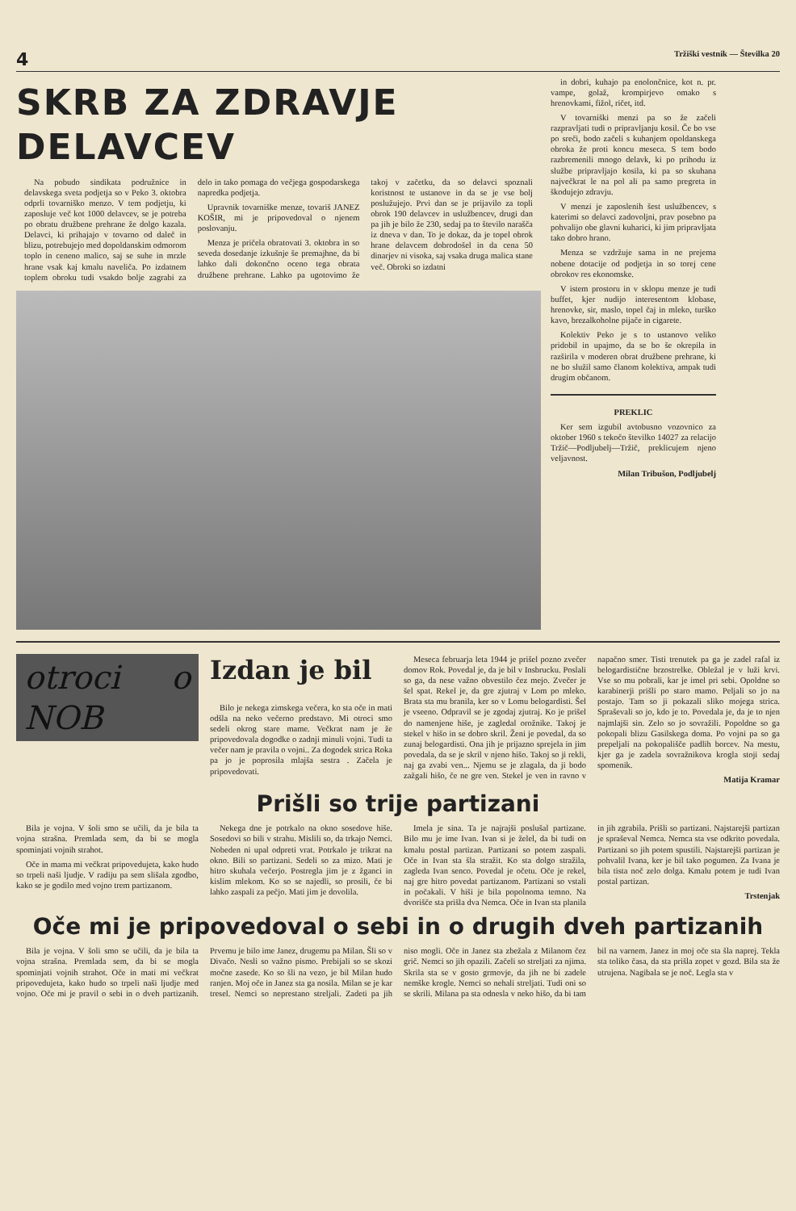4 Tržiški vestnik — Številka 20
SKRB ZA ZDRAVJE DELAVCEV
Na pobudo sindikata podružnice in delavskega sveta podjetja so v Peko 3. oktobra odprli tovarniško menzo. V tem podjetju, ki zaposluje več kot 1000 delavcev, se je potreba po obratu družbene prehrane že dolgo kazala. Delavci, ki prihajajo v tovarno od daleč in blizu, potrebujejo med dopoldanskim odmorom toplo in ceneno malico, saj se suhe in mrzle hrane vsak kaj kmalu naveliča. Po izdatnem toplem obroku tudi vsakdo bolje zagrabi za delo in tako pomaga do večjega gospodarskega napredka podjetja.
Upravnik tovarniške menze, tovariš JANEZ KOŠIR, mi je pripovedoval o njenem poslovanju.
Menza je pričela obratovati 3. oktobra in so seveda dosedanje izkušnje še premajhne, da bi lahko dali dokončno oceno tega obrata družbene prehrane. Lahko pa ugotovimo že takoj v začetku, da so delavci spoznali koristnost te ustanove in da se je vse bolj poslužujejo. Prvi dan se je prijavilo za topli obrok 190 delavcev in uslužbencev, drugi dan pa jih je bilo že 230, sedaj pa to število narašča iz dneva v dan. To je dokaz, da je topel obrok hrane delavcem dobrodošel in da cena 50 dinarjev ni visoka, saj vsaka druga malica stane več. Obroki so izdatni
in dobri, kuhajo pa enolončnice, kot n. pr. vampe, golaž, krompirjevo omako s hrenovkami, fižol, ričet, itd.
V tovarniški menzi pa so že začeli razpravljati tudi o pripravljanju kosil. Če bo vse po sreči, bodo začeli s kuhanjem opoldanskega obroka že proti koncu meseca. S tem bodo razbremenili mnogo delavk, ki po prihodu iz službe pripravljajo kosila, ki pa so skuhana največkrat le na pol ali pa samo pregreta in škodujejo zdravju.
V menzi je zaposlenih šest uslužbencev, s katerimi so delavci zadovoljni, prav posebno pa pohvalijo obe glavni kuharici, ki jim pripravljata tako dobro hrano.
Menza se vzdržuje sama in ne prejema nobene dotacije od podjetja in so torej cene obrokov res ekonomske.
V istem prostoru in v sklopu menze je tudi buffet, kjer nudijo interesentom klobase, hrenovke, sir, maslo, topel čaj in mleko, turško kavo, brezalkoholne pijače in cigarete.
Kolektiv Peko je s to ustanovo veliko pridobil in upajmo, da se bo še okrepila in razširila v moderen obrat družbene prehrane, ki ne bo služil samo članom kolektiva, ampak tudi drugim občanom.
PREKLIC
Ker sem izgubil avtobusno vozovnico za oktober 1960 s tekočo številko 14027 za relacijo Tržič—Podljubelj—Tržič, preklicujem njeno veljavnost.
Milan Tribušon, Podljubelj
otroci o NOB
Izdan je bil
Bilo je nekega zimskega večera, ko sta oče in mati odšla na neko večerno predstavo. Mi otroci smo sedeli okrog stare mame. Večkrat nam je že pripovedovala dogodke o zadnji minuli vojni. Tudi ta večer nam je pravila o vojni.. Za dogodek strica Roka pa jo je poprosila mlajša sestra . Začela je pripovedovati.
Meseca februarja leta 1944 je prišel pozno zvečer domov Rok. Povedal je, da je bil v Insbrucku. Poslali so ga, da nese važno obvestilo čez mejo. Zvečer je šel spat. Rekel je, da gre zjutraj v Lom po mleko. Brata sta mu branila, ker so v Lomu belogardisti. Šel je vseeno. Odpravil se je zgodaj zjutraj. Ko je prišel do namenjene hiše, je zagledal orožnike. Takoj je stekel v hišo in se dobro skril. Ženi je povedal, da so zunaj belogardisti. Ona jih je prijazno sprejela in jim povedala, da se je skril v njeno hišo. Takoj so ji rekli, naj ga zvabi ven... Njemu se je zlagala, da ji bodo zažgali hišo, če ne gre ven. Stekel je ven in ravno v napačno smer. Tisti trenutek pa ga je zadel rafal iz belogardistične brzostrelke. Obležal je v luži krvi. Vse so mu pobrali, kar je imel pri sebi. Opoldne so karabinerji prišli po staro mamo. Peljali so jo na postajo. Tam so ji pokazali sliko mojega strica. Spraševali so jo, kdo je to. Povedala je, da je to njen najmlajši sin. Zelo so jo sovražili. Popoldne so ga pokopali blizu Gasilskega doma. Po vojni pa so ga prepeljali na pokopališče padlih borcev. Na mestu, kjer ga je zadela sovražnikova krogla stoji sedaj spomenik.
Matija Kramar
Prišli so trije partizani
Bila je vojna. V šoli smo se učili, da je bila ta vojna strašna. Premlada sem, da bi se mogla spominjati vojnih strahot.
Oče in mama mi večkrat pripovedujeta, kako hudo so trpeli naši ljudje. V radiju pa sem slišala zgodbo, kako se je godilo med vojno trem partizanom.
Nekega dne je potrkalo na okno sosedove hiše. Sosedovi so bili v strahu. Mislili so, da trkajo Nemci. Nobeden ni upal odpreti vrat. Potrkalo je trikrat na okno. Bili so partizani. Sedeli so za mizo. Mati je hitro skuhala večerjo. Postregla jim je z žganci in kislim mlekom. Ko so se najedli, so prosili, če bi lahko zaspali za pečjo. Mati jim je dovolila.
Imela je sina. Ta je najrajši poslušal partizane. Bilo mu je ime Ivan. Ivan si je želel, da bi tudi on kmalu postal partizan. Partizani so potem zaspali. Oče in Ivan sta šla stražit. Ko sta dolgo stražila, zagleda Ivan senco. Povedal je očetu. Oče je rekel, naj gre hitro povedat partizanom. Partizani so vstali in počakali. V hiši je bila popolnoma temno. Na dvorišče sta prišla dva Nemca. Oče in Ivan sta planila in jih zgrabila. Prišli so partizani. Najstarejši partizan je spraševal Nemca. Nemca sta vse odkrito povedala. Partizani so jih potem spustili. Najstarejši partizan je pohvalil Ivana, ker je bil tako pogumen. Za Ivana je bila tista noč zelo dolga. Kmalu potem je tudi Ivan postal partizan.
Trstenjak
Oče mi je pripovedoval o sebi in o drugih dveh partizanih
Bila je vojna. V šoli smo se učili, da je bila ta vojna strašna. Premlada sem, da bi se mogla spominjati vojnih strahot. Oče in mati mi večkrat pripovedujeta, kako hudo so trpeli naši ljudje med vojno. Oče mi je pravil o sebi in o dveh partizanih. Prvemu je bilo ime Janez, drugemu pa Milan. Šli so v Divačo. Nesli so važno pismo. Prebijali so se skozi močne zasede. Ko so šli na vezo, je bil Milan hudo ranjen. Moj oče in Janez sta ga nosila. Milan se je kar tresel. Nemci so neprestano streljali. Zadeti pa jih niso mogli. Oče in Janez sta zbežala z Milanom čez grič. Nemci so jih opazili. Začeli so streljati za njima. Skrila sta se v gosto grmovje, da jih ne bi zadele nemške krogle. Nemci so nehali streljati. Tudi oni so se skrili. Milana pa sta odnesla v neko hišo, da bi tam bil na varnem. Janez in moj oče sta šla naprej. Tekla sta toliko časa, da sta prišla zopet v gozd. Bila sta že utrujena. Nagibala se je noč. Legla sta v